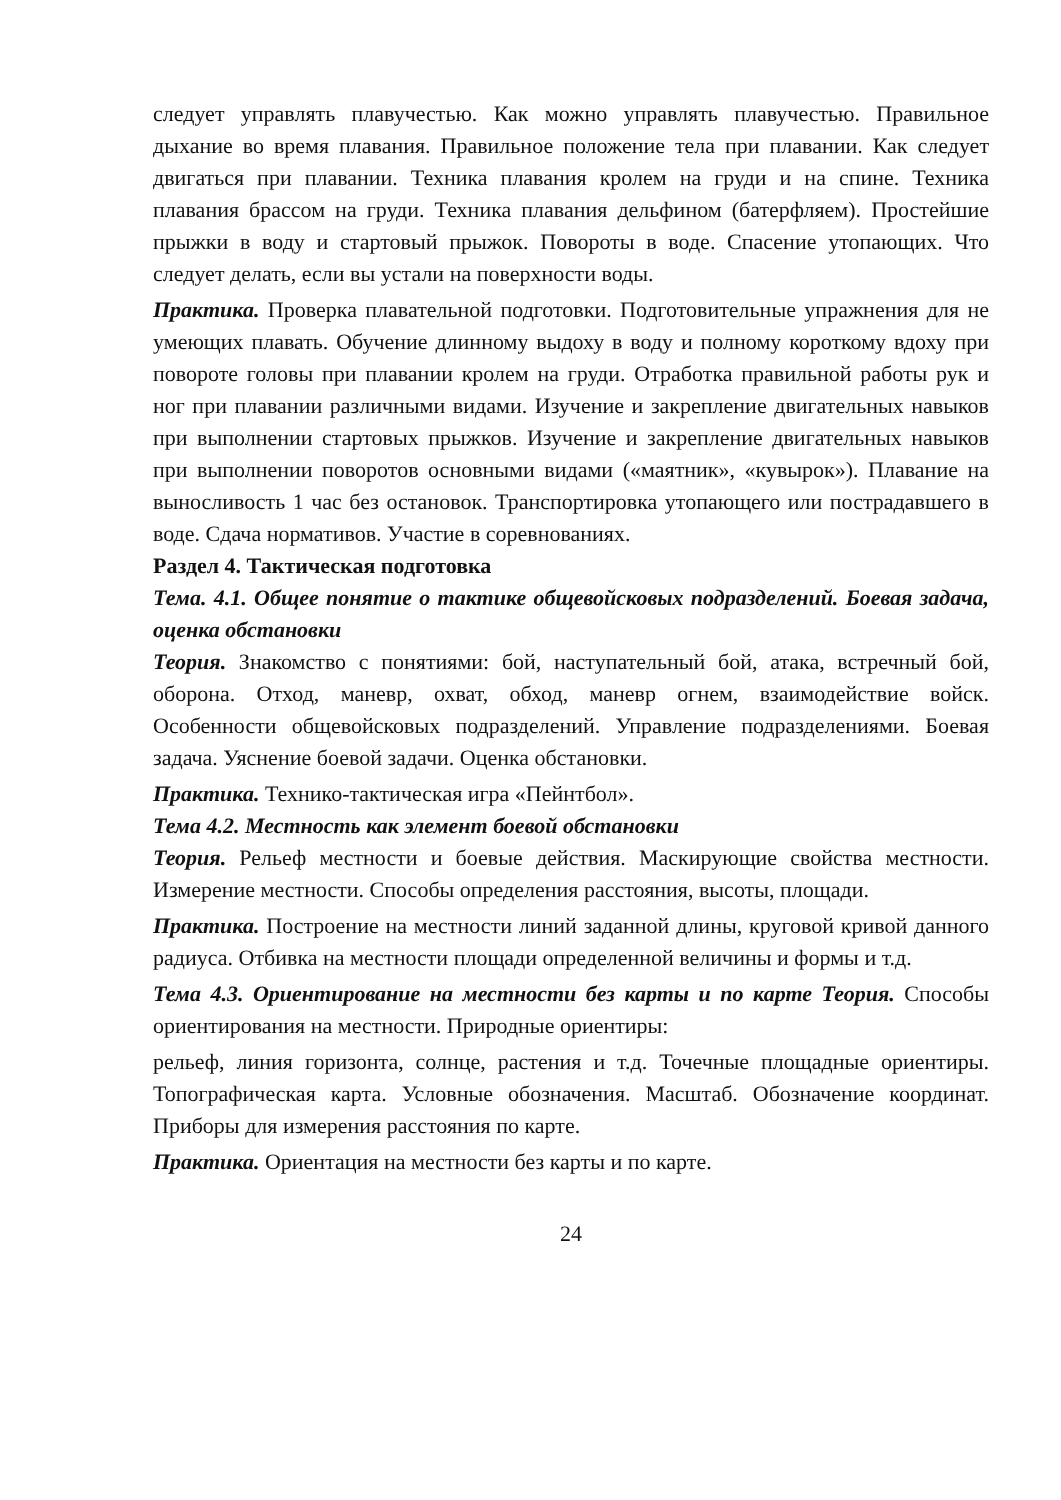следует управлять плавучестью. Как можно управлять плавучестью. Правильное дыхание во время плавания. Правильное положение тела при плавании. Как следует двигаться при плавании. Техника плавания кролем на груди и на спине. Техника плавания брассом на груди. Техника плавания дельфином (батерфляем). Простейшие прыжки в воду и стартовый прыжок. Повороты в воде. Спасение утопающих. Что следует делать, если вы устали на поверхности воды.
Практика. Проверка плавательной подготовки. Подготовительные упражнения для не умеющих плавать. Обучение длинному выдоху в воду и полному короткому вдоху при повороте головы при плавании кролем на груди. Отработка правильной работы рук и ног при плавании различными видами. Изучение и закрепление двигательных навыков при выполнении стартовых прыжков. Изучение и закрепление двигательных навыков при выполнении поворотов основными видами («маятник», «кувырок»). Плавание на выносливость 1 час без остановок. Транспортировка утопающего или пострадавшего в воде. Сдача нормативов. Участие в соревнованиях.
Раздел 4. Тактическая подготовка
Тема. 4.1. Общее понятие о тактике общевойсковых подразделений. Боевая задача, оценка обстановки
Теория. Знакомство с понятиями: бой, наступательный бой, атака, встречный бой, оборона. Отход, маневр, охват, обход, маневр огнем, взаимодействие войск. Особенности общевойсковых подразделений. Управление подразделениями. Боевая задача. Уяснение боевой задачи. Оценка обстановки.
Практика. Технико-тактическая игра «Пейнтбол».
Тема 4.2. Местность как элемент боевой обстановки
Теория. Рельеф местности и боевые действия. Маскирующие свойства местности. Измерение местности. Способы определения расстояния, высоты, площади.
Практика. Построение на местности линий заданной длины, круговой кривой данного радиуса. Отбивка на местности площади определенной величины и формы и т.д.
Тема 4.3. Ориентирование на местности без карты и по карте Теория. Способы ориентирования на местности. Природные ориентиры:
рельеф, линия горизонта, солнце, растения и т.д. Точечные площадные ориентиры. Топографическая карта. Условные обозначения. Масштаб. Обозначение координат. Приборы для измерения расстояния по карте.
Практика. Ориентация на местности без карты и по карте.
24